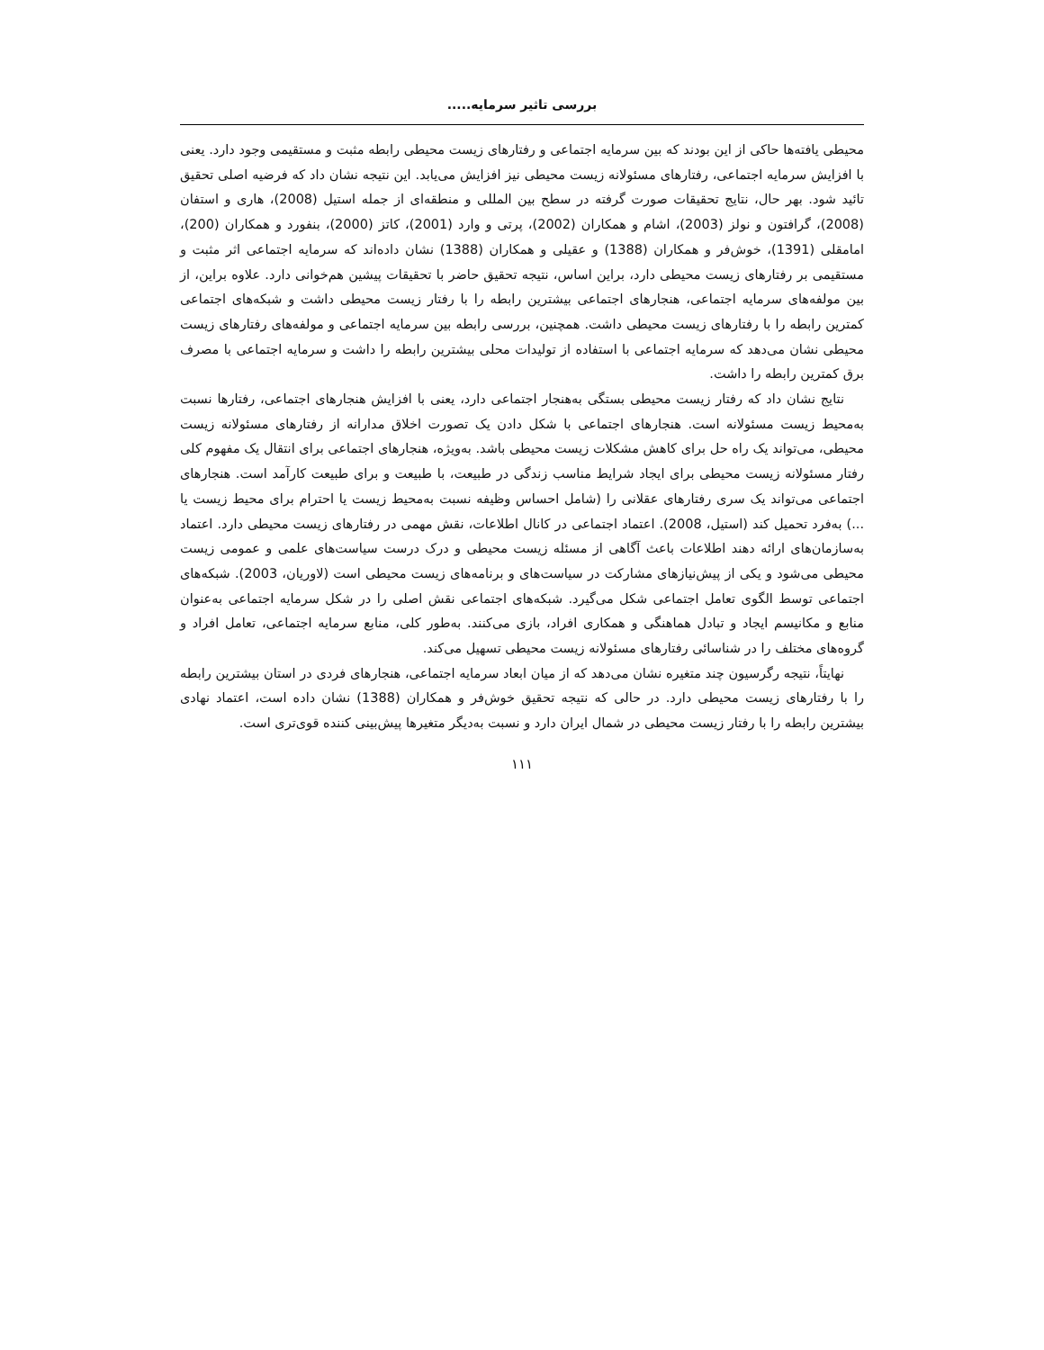بررسی تاثیر سرمایه.....
محیطی یافته‌ها حاکی از این بودند که بین سرمایه اجتماعی و رفتارهای زیست محیطی رابطه مثبت و مستقیمی وجود دارد. یعنی با افزایش سرمایه اجتماعی، رفتارهای مسئولانه زیست محیطی نیز افزایش می‌یابد. این نتیجه نشان داد که فرضیه اصلی تحقیق تائید شود. بهر حال، نتایج تحقیقات صورت گرفته در سطح بین المللی و منطقه‌ای از جمله استیل (2008)، هاری و استفان (2008)، گرافتون و نولز (2003)، اشام و همکاران (2002)، پرتی و وارد (2001)، کاتز (2000)، بنفورد و همکاران (200)، امامقلی (1391)، خوش‌فر و همکاران (1388) و عقیلی و همکاران (1388) نشان داده‌اند که سرمایه اجتماعی اثر مثبت و مستقیمی بر رفتارهای زیست محیطی دارد، براین اساس، نتیجه تحقیق حاضر با تحقیقات پیشین هم‌خوانی دارد. علاوه براین، از بین مولفه‌های سرمایه اجتماعی، هنجارهای اجتماعی بیشترین رابطه را با رفتار زیست محیطی داشت و شبکه‌های اجتماعی کمترین رابطه را با رفتارهای زیست محیطی داشت. همچنین، بررسی رابطه بین سرمایه اجتماعی و مولفه‌های رفتارهای زیست محیطی نشان می‌دهد که سرمایه اجتماعی با استفاده از تولیدات محلی بیشترین رابطه را داشت و سرمایه اجتماعی با مصرف برق کمترین رابطه را داشت.
نتایج نشان داد که رفتار زیست محیطی بستگی به‌هنجار اجتماعی دارد، یعنی با افزایش هنجارهای اجتماعی، رفتارها نسبت به‌محیط زیست مسئولانه است. هنجارهای اجتماعی با شکل دادن یک تصورت اخلاق مدارانه از رفتارهای مسئولانه زیست محیطی، می‌تواند یک راه حل برای کاهش مشکلات زیست محیطی باشد. به‌ویژه، هنجارهای اجتماعی برای انتقال یک مفهوم کلی رفتار مسئولانه زیست محیطی برای ایجاد شرایط مناسب زندگی در طبیعت، با طبیعت و برای طبیعت کارآمد است. هنجارهای اجتماعی می‌تواند یک سری رفتارهای عقلانی را (شامل احساس وظیفه نسبت به‌محیط زیست یا احترام برای محیط زیست یا ...) به‌فرد تحمیل کند (استیل، 2008). اعتماد اجتماعی در کانال اطلاعات، نقش مهمی در رفتارهای زیست محیطی دارد. اعتماد به‌سازمان‌های ارائه دهند اطلاعات باعث آگاهی از مسئله زیست محیطی و درک درست سیاست‌های علمی و عمومی زیست محیطی می‌شود و یکی از پیش‌نیازهای مشارکت در سیاست‌های و برنامه‌های زیست محیطی است (لاوریان، 2003). شبکه‌های اجتماعی توسط الگوی تعامل اجتماعی شکل می‌گیرد. شبکه‌های اجتماعی نقش اصلی را در شکل سرمایه اجتماعی به‌عنوان منابع و مکانیسم ایجاد و تبادل هماهنگی و همکاری افراد، بازی می‌کنند. به‌طور کلی، منابع سرمایه اجتماعی، تعامل افراد و گروه‌های مختلف را در شناسائی رفتارهای مسئولانه زیست محیطی تسهیل می‌کند.
نهایتاً، نتیجه رگرسیون چند متغیره نشان می‌دهد که از میان ابعاد سرمایه اجتماعی، هنجارهای فردی در استان بیشترین رابطه را با رفتارهای زیست محیطی دارد. در حالی که نتیجه تحقیق خوش‌فر و همکاران (1388) نشان داده است، اعتماد نهادی بیشترین رابطه را با رفتار زیست محیطی در شمال ایران دارد و نسبت به‌دیگر متغیرها پیش‌بینی کننده قوی‌تری است.
۱۱۱